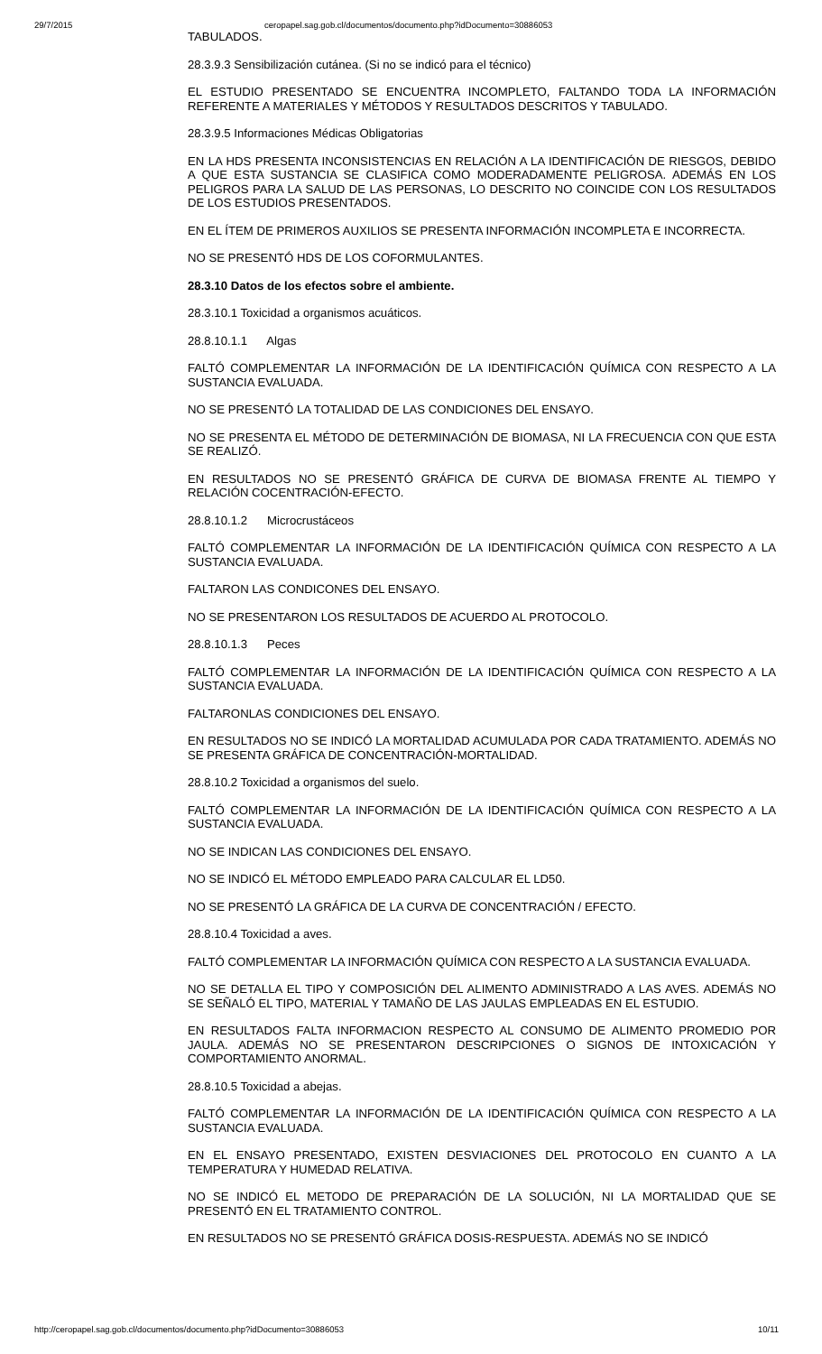29/7/2015 ceropapel.sag.gob.cl/documentos/documento.php?idDocumento=30886053
TABULADOS.
28.3.9.3 Sensibilización cutánea. (Si no se indicó para el técnico)
EL ESTUDIO PRESENTADO SE ENCUENTRA INCOMPLETO, FALTANDO TODA LA INFORMACIÓN REFERENTE A MATERIALES Y MÉTODOS Y RESULTADOS DESCRITOS Y TABULADO.
28.3.9.5 Informaciones Médicas Obligatorias
EN LA HDS PRESENTA INCONSISTENCIAS EN RELACIÓN A LA IDENTIFICACIÓN DE RIESGOS, DEBIDO A QUE ESTA SUSTANCIA SE CLASIFICA COMO MODERADAMENTE PELIGROSA. ADEMÁS EN LOS PELIGROS PARA LA SALUD DE LAS PERSONAS, LO DESCRITO NO COINCIDE CON LOS RESULTADOS DE LOS ESTUDIOS PRESENTADOS.
EN EL ÍTEM DE PRIMEROS AUXILIOS SE PRESENTA INFORMACIÓN INCOMPLETA E INCORRECTA.
NO SE PRESENTÓ HDS DE LOS COFORMULANTES.
28.3.10 Datos de los efectos sobre el ambiente.
28.3.10.1 Toxicidad a organismos acuáticos.
28.8.10.1.1 Algas
FALTÓ COMPLEMENTAR LA INFORMACIÓN DE LA IDENTIFICACIÓN QUÍMICA CON RESPECTO A LA SUSTANCIA EVALUADA.
NO SE PRESENTÓ LA TOTALIDAD DE LAS CONDICIONES DEL ENSAYO.
NO SE PRESENTA EL MÉTODO DE DETERMINACIÓN DE BIOMASA, NI LA FRECUENCIA CON QUE ESTA SE REALIZÓ.
EN RESULTADOS NO SE PRESENTÓ GRÁFICA DE CURVA DE BIOMASA FRENTE AL TIEMPO Y RELACIÓN COCENTRACIÓN-EFECTO.
28.8.10.1.2 Microcrustáceos
FALTÓ COMPLEMENTAR LA INFORMACIÓN DE LA IDENTIFICACIÓN QUÍMICA CON RESPECTO A LA SUSTANCIA EVALUADA.
FALTARON LAS CONDICONES DEL ENSAYO.
NO SE PRESENTARON LOS RESULTADOS DE ACUERDO AL PROTOCOLO.
28.8.10.1.3 Peces
FALTÓ COMPLEMENTAR LA INFORMACIÓN DE LA IDENTIFICACIÓN QUÍMICA CON RESPECTO A LA SUSTANCIA EVALUADA.
FALTARONLAS CONDICIONES DEL ENSAYO.
EN RESULTADOS NO SE INDICÓ LA MORTALIDAD ACUMULADA POR CADA TRATAMIENTO. ADEMÁS NO SE PRESENTA GRÁFICA DE CONCENTRACIÓN-MORTALIDAD.
28.8.10.2 Toxicidad a organismos del suelo.
FALTÓ COMPLEMENTAR LA INFORMACIÓN DE LA IDENTIFICACIÓN QUÍMICA CON RESPECTO A LA SUSTANCIA EVALUADA.
NO SE INDICAN LAS CONDICIONES DEL ENSAYO.
NO SE INDICÓ EL MÉTODO EMPLEADO PARA CALCULAR EL LD50.
NO SE PRESENTÓ LA GRÁFICA DE LA CURVA DE CONCENTRACIÓN / EFECTO.
28.8.10.4 Toxicidad a aves.
FALTÓ COMPLEMENTAR LA INFORMACIÓN QUÍMICA CON RESPECTO A LA SUSTANCIA EVALUADA.
NO SE DETALLA EL TIPO Y COMPOSICIÓN DEL ALIMENTO ADMINISTRADO A LAS AVES. ADEMÁS NO SE SEÑALÓ EL TIPO, MATERIAL Y TAMAÑO DE LAS JAULAS EMPLEADAS EN EL ESTUDIO.
EN RESULTADOS FALTA INFORMACION RESPECTO AL CONSUMO DE ALIMENTO PROMEDIO POR JAULA. ADEMÁS NO SE PRESENTARON DESCRIPCIONES O SIGNOS DE INTOXICACIÓN Y COMPORTAMIENTO ANORMAL.
28.8.10.5 Toxicidad a abejas.
FALTÓ COMPLEMENTAR LA INFORMACIÓN DE LA IDENTIFICACIÓN QUÍMICA CON RESPECTO A LA SUSTANCIA EVALUADA.
EN EL ENSAYO PRESENTADO, EXISTEN DESVIACIONES DEL PROTOCOLO EN CUANTO A LA TEMPERATURA Y HUMEDAD RELATIVA.
NO SE INDICÓ EL METODO DE PREPARACIÓN DE LA SOLUCIÓN, NI LA MORTALIDAD QUE SE PRESENTÓ EN EL TRATAMIENTO CONTROL.
EN RESULTADOS NO SE PRESENTÓ GRÁFICA DOSIS-RESPUESTA. ADEMÁS NO SE INDICÓ
http://ceropapel.sag.gob.cl/documentos/documento.php?idDocumento=30886053 10/11